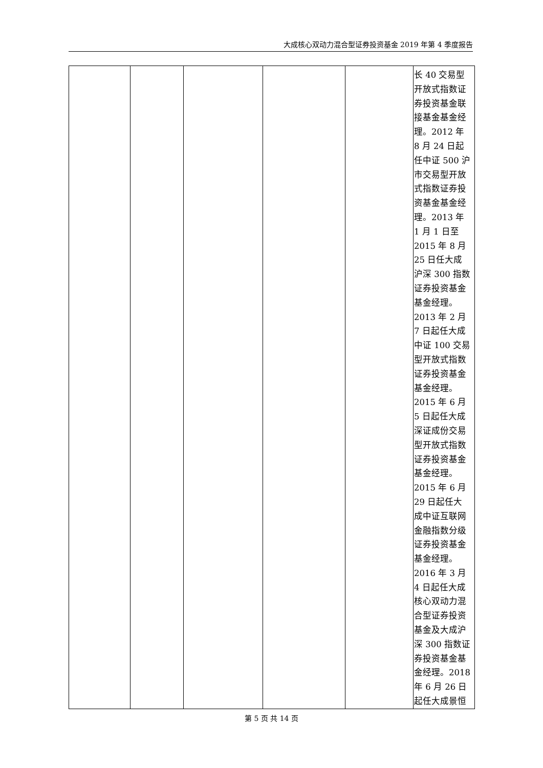大成核心双动力混合型证券投资基金 2019 年第 4 季度报告
| | | | | | 长 40 交易型 开放式指数证 券投资基金联 接基金基金经 理。2012 年 8 月 24 日起 任中证 500 沪 市交易型开放 式指数证券投 资基金基金经 理。2013 年 1 月 1 日至 2015 年 8 月 25 日任大成 沪深 300 指数 证券投资基金 基金经理。 2013 年 2 月 7 日起任大成 中证 100 交易 型开放式指数 证券投资基金 基金经理。 2015 年 6 月 5 日起任大成 深证成份交易 型开放式指数 证券投资基金 基金经理。 2015 年 6 月 29 日起任大 成中证互联网 金融指数分级 证券投资基金 基金经理。 2016 年 3 月 4 日起任大成 核心双动力混 合型证券投资 基金及大成沪 深 300 指数证 券投资基金基 金经理。2018 年 6 月 26 日 起任大成景恒 |
第 5 页 共 14 页